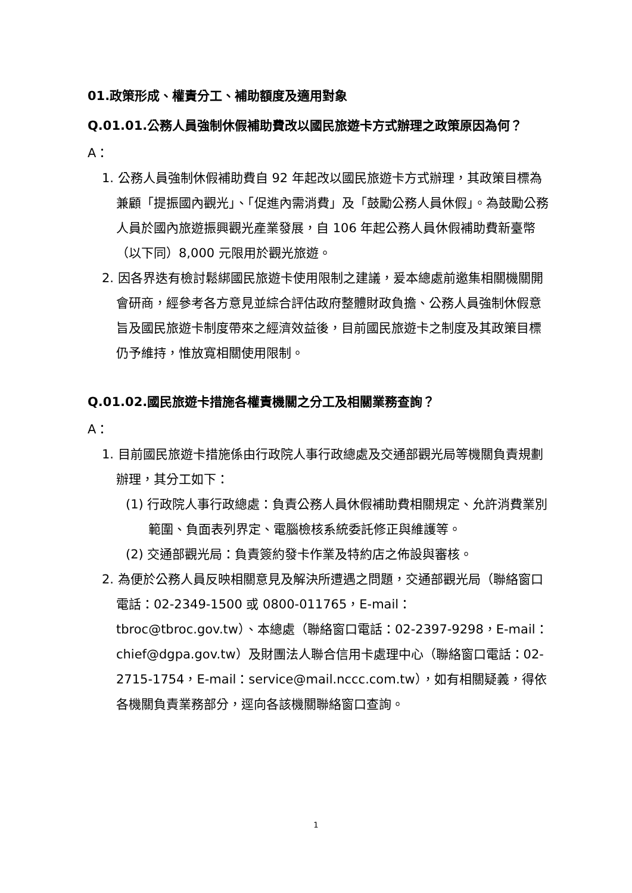01.政策形成、權責分工、補助額度及適用對象
Q.01.01.公務人員強制休假補助費改以國民旅遊卡方式辦理之政策原因為何？
A：
1. 公務人員強制休假補助費自 92 年起改以國民旅遊卡方式辦理，其政策目標為兼顧「提振國內觀光」、「促進內需消費」及「鼓勵公務人員休假」。為鼓勵公務人員於國內旅遊振興觀光產業發展，自 106 年起公務人員休假補助費新臺幣（以下同）8,000 元限用於觀光旅遊。
2. 因各界迭有檢討鬆綁國民旅遊卡使用限制之建議，爰本總處前邀集相關機關開會研商，經參考各方意見並綜合評估政府整體財政負擔、公務人員強制休假意旨及國民旅遊卡制度帶來之經濟效益後，目前國民旅遊卡之制度及其政策目標仍予維持，惟放寬相關使用限制。
Q.01.02.國民旅遊卡措施各權責機關之分工及相關業務查詢？
A：
1. 目前國民旅遊卡措施係由行政院人事行政總處及交通部觀光局等機關負責規劃辦理，其分工如下：
(1) 行政院人事行政總處：負責公務人員休假補助費相關規定、允許消費業別範圍、負面表列界定、電腦檢核系統委託修正與維護等。
(2) 交通部觀光局：負責簽約發卡作業及特約店之佈設與審核。
2. 為便於公務人員反映相關意見及解決所遭遇之問題，交通部觀光局（聯絡窗口電話：02-2349-1500 或 0800-011765，E-mail：tbroc@tbroc.gov.tw）、本總處（聯絡窗口電話：02-2397-9298，E-mail：chief@dgpa.gov.tw）及財團法人聯合信用卡處理中心（聯絡窗口電話：02-2715-1754，E-mail：service@mail.nccc.com.tw），如有相關疑義，得依各機關負責業務部分，逕向各該機關聯絡窗口查詢。
1